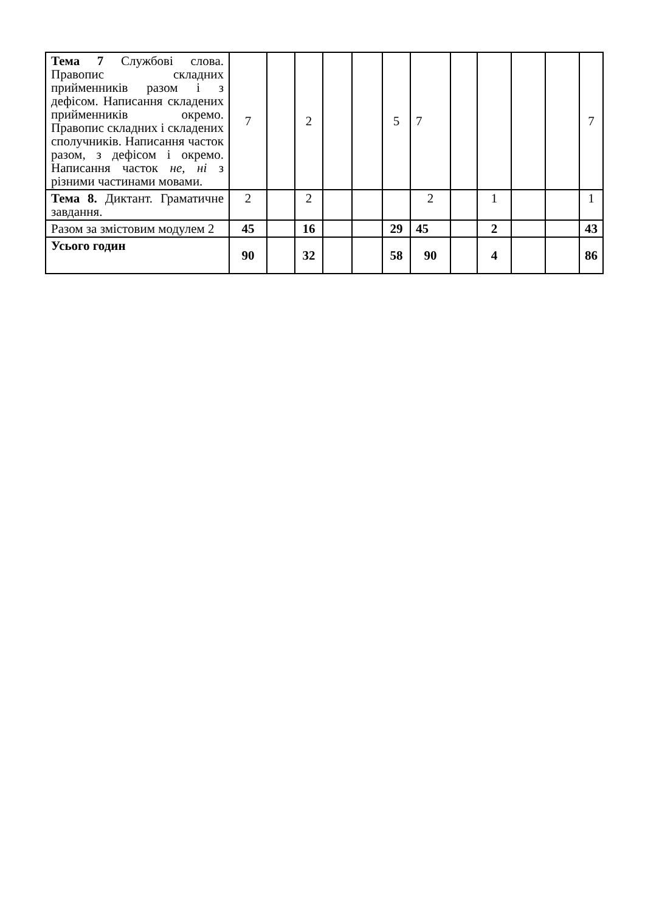| Тема 7 Службові слова. Правопис складних прийменників разом і з дефісом. Написання складених прийменників окремо. Правопис складних і складених сполучників. Написання часток разом, з дефісом і окремо. Написання часток не, ні з різними частинами мовами. | 7 | | 2 | | | 5 | 7 | | | | | 7 |
| Тема 8. Диктант. Граматичне завдання. | 2 | | 2 | | | | 2 | | 1 | | | 1 |
| Разом за змістовим модулем 2 | 45 | | 16 | | | 29 | 45 | | 2 | | | 43 |
| Усього годин | 90 | | 32 | | | 58 | 90 | | 4 | | | 86 |